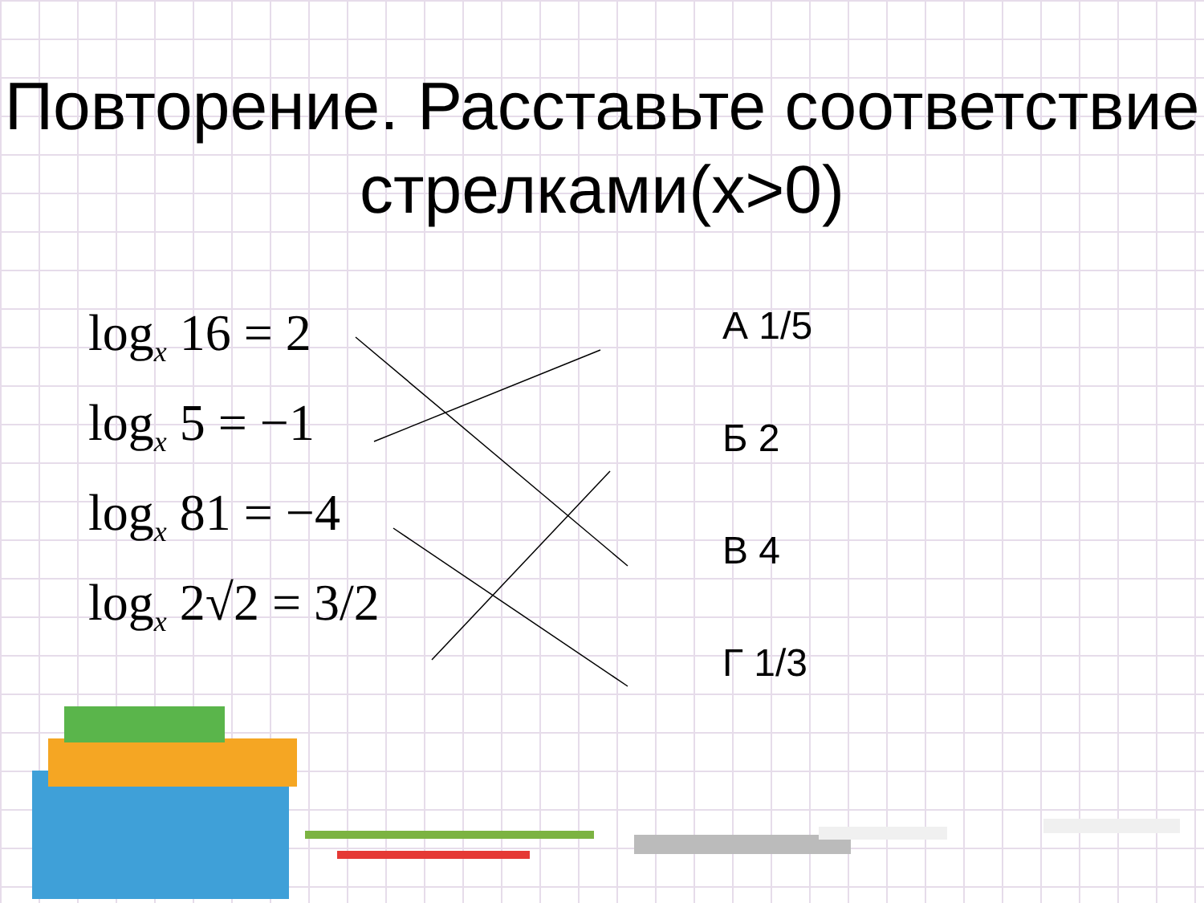Повторение. Расставьте соответствие стрелками(x>0)
log<sub>x</sub> 16 = 2
log<sub>x</sub> 5 = −1
log<sub>x</sub> 81 = −4
log<sub>x</sub> 2√2 = 3/2
А 1/5
Б 2
В 4
Г 1/3